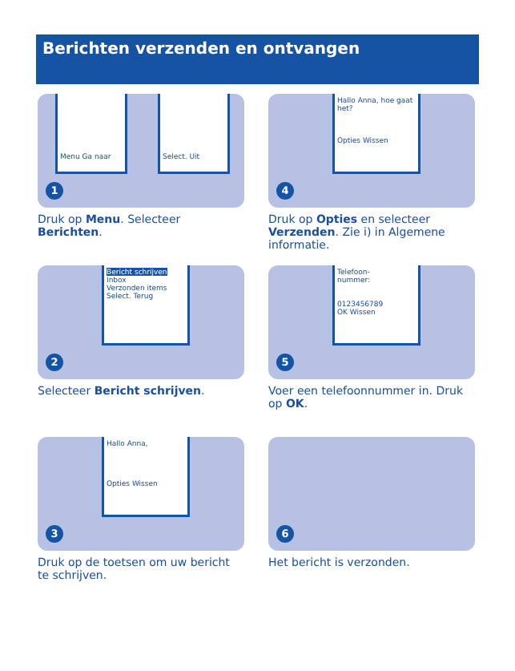Berichten verzenden en ontvangen
Menu Ga naar
Select. Uit
1
Druk op Menu. Selecteer Berichten.
Hallo Anna, hoe gaat het?
Opties Wissen
4
Druk op Opties en selecteer Verzenden. Zie i) in Algemene informatie.
Bericht schrijven
Inbox
Verzonden items
Select. Terug
2
Selecteer Bericht schrijven.
Telefoon-
nummer:
0123456789
OK Wissen
5
Voer een telefoonnummer in. Druk op OK.
Hallo Anna,
Opties Wissen
3
Druk op de toetsen om uw bericht te schrijven.
6
Het bericht is verzonden.